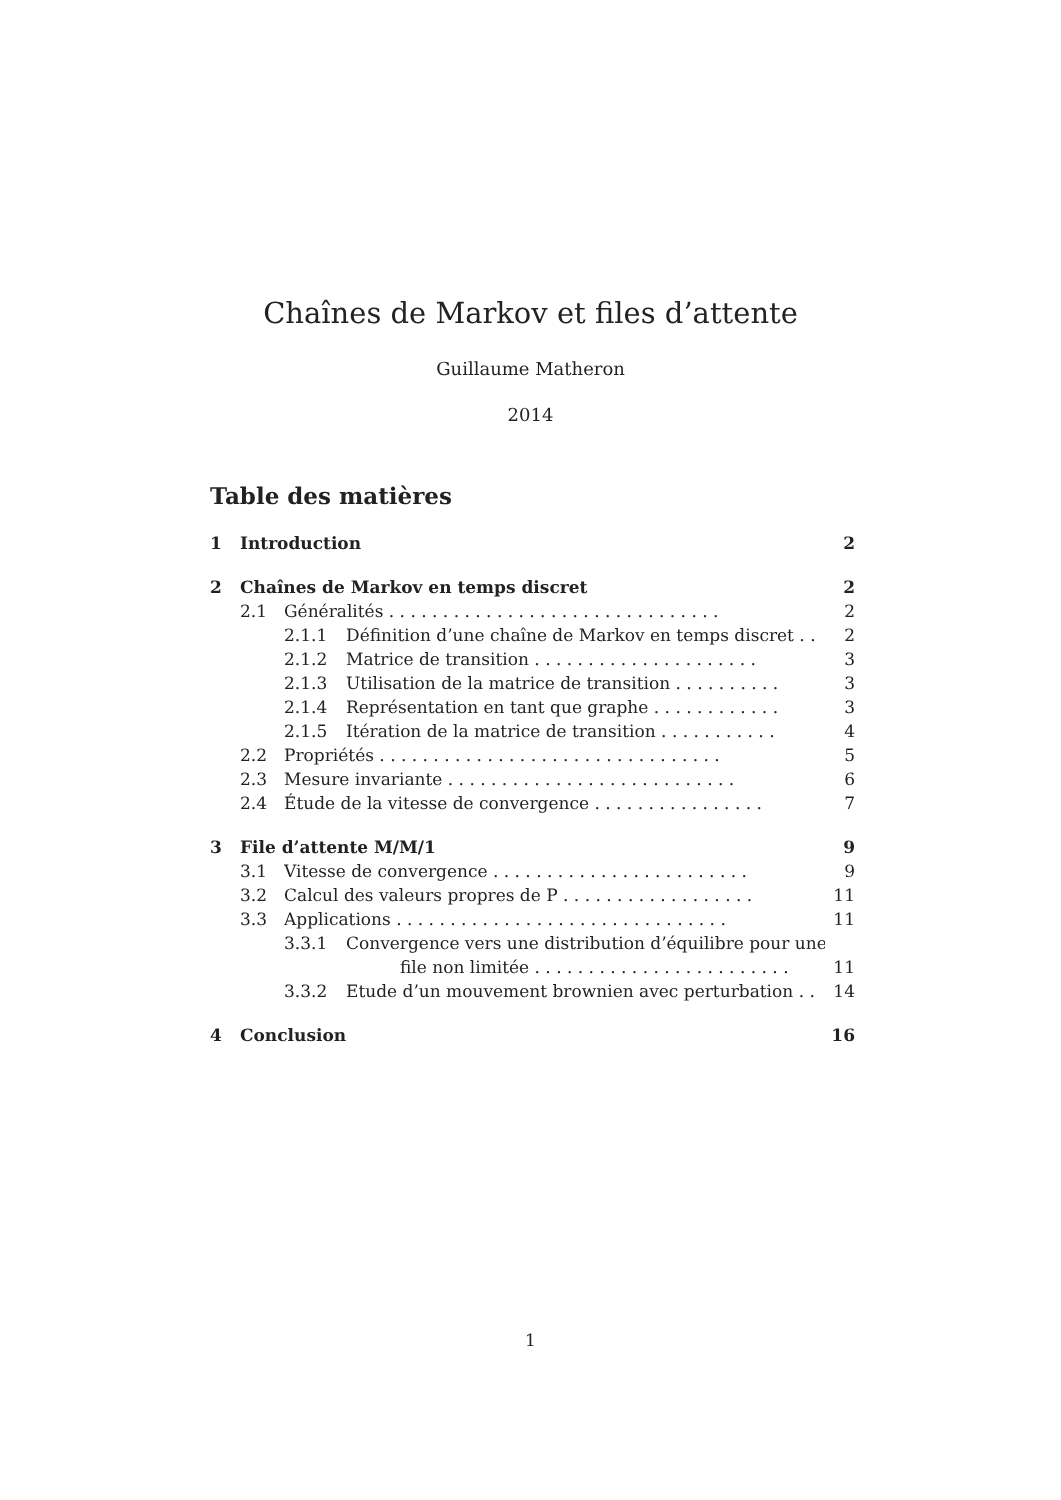Chaînes de Markov et files d’attente
Guillaume Matheron
2014
Table des matières
1 Introduction 2
2 Chaînes de Markov en temps discret 2
2.1 Généralités . . . . . . . . . . . . . . . . . . . . . . . . . . . . . . . 2
2.1.1 Définition d’une chaîne de Markov en temps discret . . 2
2.1.2 Matrice de transition . . . . . . . . . . . . . . . . . . . . . 3
2.1.3 Utilisation de la matrice de transition . . . . . . . . . . 3
2.1.4 Représentation en tant que graphe . . . . . . . . . . . . 3
2.1.5 Itération de la matrice de transition . . . . . . . . . . . 4
2.2 Propriétés . . . . . . . . . . . . . . . . . . . . . . . . . . . . . . . . 5
2.3 Mesure invariante . . . . . . . . . . . . . . . . . . . . . . . . . . . 6
2.4 Étude de la vitesse de convergence . . . . . . . . . . . . . . . . 7
3 File d’attente M/M/1 9
3.1 Vitesse de convergence . . . . . . . . . . . . . . . . . . . . . . . . 9
3.2 Calcul des valeurs propres de P . . . . . . . . . . . . . . . . . . 11
3.3 Applications . . . . . . . . . . . . . . . . . . . . . . . . . . . . . . . 11
3.3.1 Convergence vers une distribution d’équilibre pour une
file non limitée . . . . . . . . . . . . . . . . . . . . . . . . 11
3.3.2 Etude d’un mouvement brownien avec perturbation . . 14
4 Conclusion 16
1